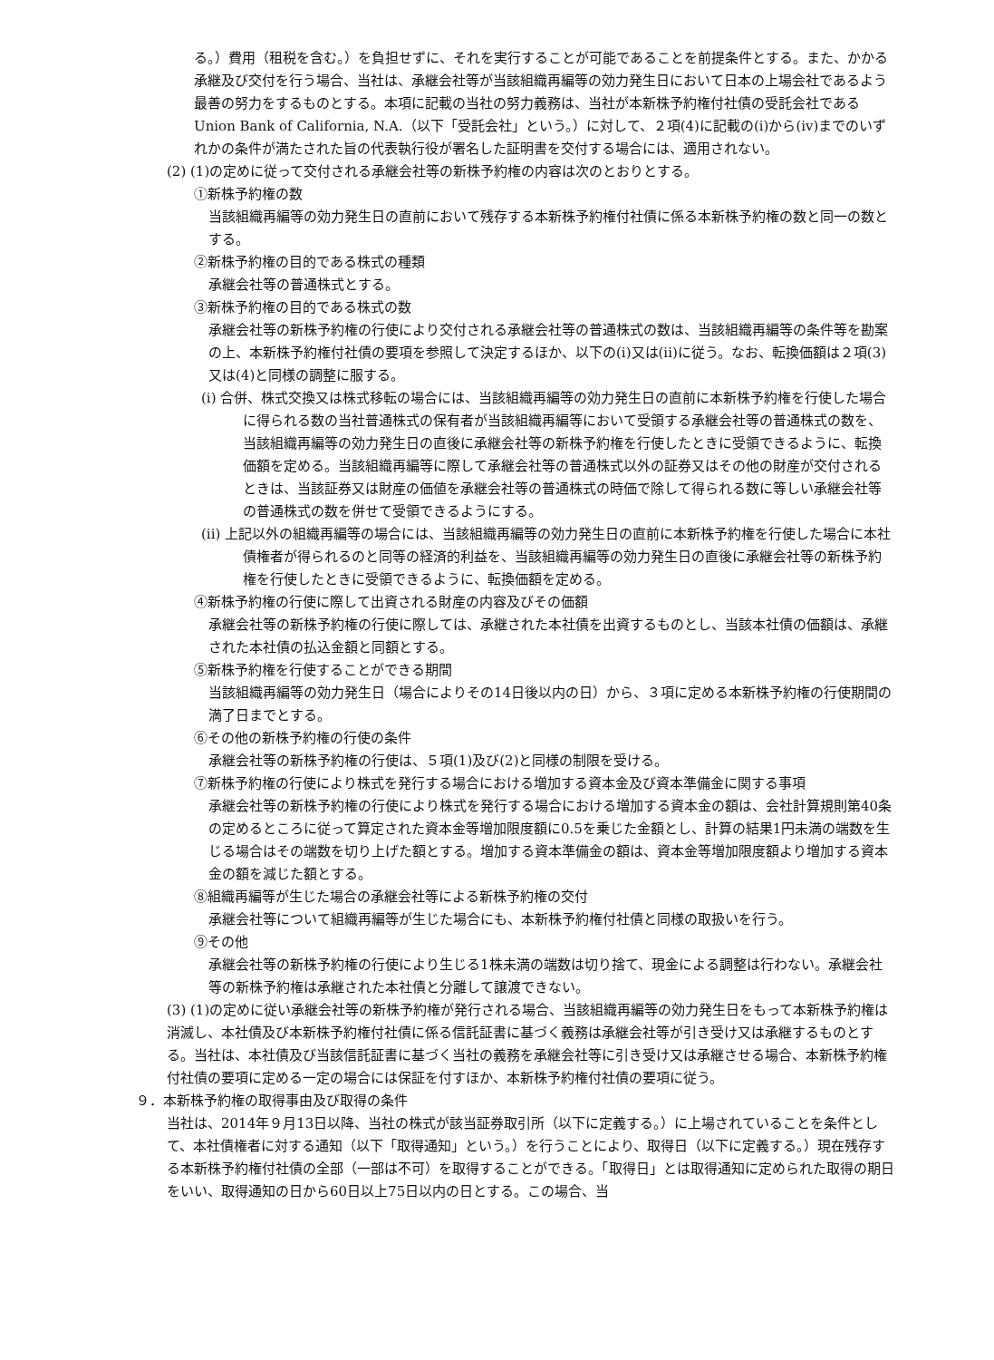る。）費用（租税を含む。）を負担せずに、それを実行することが可能であることを前提条件とする。また、かかる承継及び交付を行う場合、当社は、承継会社等が当該組織再編等の効力発生日において日本の上場会社であるよう最善の努力をするものとする。本項に記載の当社の努力義務は、当社が本新株予約権付社債の受託会社であるUnion Bank of California, N.A.（以下「受託会社」という。）に対して、２項(4)に記載の(i)から(iv)までのいずれかの条件が満たされた旨の代表執行役が署名した証明書を交付する場合には、適用されない。
(2) (1)の定めに従って交付される承継会社等の新株予約権の内容は次のとおりとする。
①新株予約権の数
当該組織再編等の効力発生日の直前において残存する本新株予約権付社債に係る本新株予約権の数と同一の数とする。
②新株予約権の目的である株式の種類
承継会社等の普通株式とする。
③新株予約権の目的である株式の数
承継会社等の新株予約権の行使により交付される承継会社等の普通株式の数は、当該組織再編等の条件等を勘案の上、本新株予約権付社債の要項を参照して決定するほか、以下の(i)又は(ii)に従う。なお、転換価額は２項(3)又は(4)と同様の調整に服する。
(i) 合併、株式交換又は株式移転の場合には、当該組織再編等の効力発生日の直前に本新株予約権を行使した場合に得られる数の当社普通株式の保有者が当該組織再編等において受領する承継会社等の普通株式の数を、当該組織再編等の効力発生日の直後に承継会社等の新株予約権を行使したときに受領できるように、転換価額を定める。当該組織再編等に際して承継会社等の普通株式以外の証券又はその他の財産が交付されるときは、当該証券又は財産の価値を承継会社等の普通株式の時価で除して得られる数に等しい承継会社等の普通株式の数を併せて受領できるようにする。
(ii) 上記以外の組織再編等の場合には、当該組織再編等の効力発生日の直前に本新株予約権を行使した場合に本社債権者が得られるのと同等の経済的利益を、当該組織再編等の効力発生日の直後に承継会社等の新株予約権を行使したときに受領できるように、転換価額を定める。
④新株予約権の行使に際して出資される財産の内容及びその価額
承継会社等の新株予約権の行使に際しては、承継された本社債を出資するものとし、当該本社債の価額は、承継された本社債の払込金額と同額とする。
⑤新株予約権を行使することができる期間
当該組織再編等の効力発生日（場合によりその14日後以内の日）から、３項に定める本新株予約権の行使期間の満了日までとする。
⑥その他の新株予約権の行使の条件
承継会社等の新株予約権の行使は、５項(1)及び(2)と同様の制限を受ける。
⑦新株予約権の行使により株式を発行する場合における増加する資本金及び資本準備金に関する事項
承継会社等の新株予約権の行使により株式を発行する場合における増加する資本金の額は、会社計算規則第40条の定めるところに従って算定された資本金等増加限度額に0.5を乗じた金額とし、計算の結果1円未満の端数を生じる場合はその端数を切り上げた額とする。増加する資本準備金の額は、資本金等増加限度額より増加する資本金の額を減じた額とする。
⑧組織再編等が生じた場合の承継会社等による新株予約権の交付
承継会社等について組織再編等が生じた場合にも、本新株予約権付社債と同様の取扱いを行う。
⑨その他
承継会社等の新株予約権の行使により生じる1株未満の端数は切り捨て、現金による調整は行わない。承継会社等の新株予約権は承継された本社債と分離して譲渡できない。
(3) (1)の定めに従い承継会社等の新株予約権が発行される場合、当該組織再編等の効力発生日をもって本新株予約権は消滅し、本社債及び本新株予約権付社債に係る信託証書に基づく義務は承継会社等が引き受け又は承継するものとする。当社は、本社債及び当該信託証書に基づく当社の義務を承継会社等に引き受け又は承継させる場合、本新株予約権付社債の要項に定める一定の場合には保証を付すほか、本新株予約権付社債の要項に従う。
９．本新株予約権の取得事由及び取得の条件
当社は、2014年９月13日以降、当社の株式が該当証券取引所（以下に定義する。）に上場されていることを条件として、本社債権者に対する通知（以下「取得通知」という。）を行うことにより、取得日（以下に定義する。）現在残存する本新株予約権付社債の全部（一部は不可）を取得することができる。「取得日」とは取得通知に定められた取得の期日をいい、取得通知の日から60日以上75日以内の日とする。この場合、当